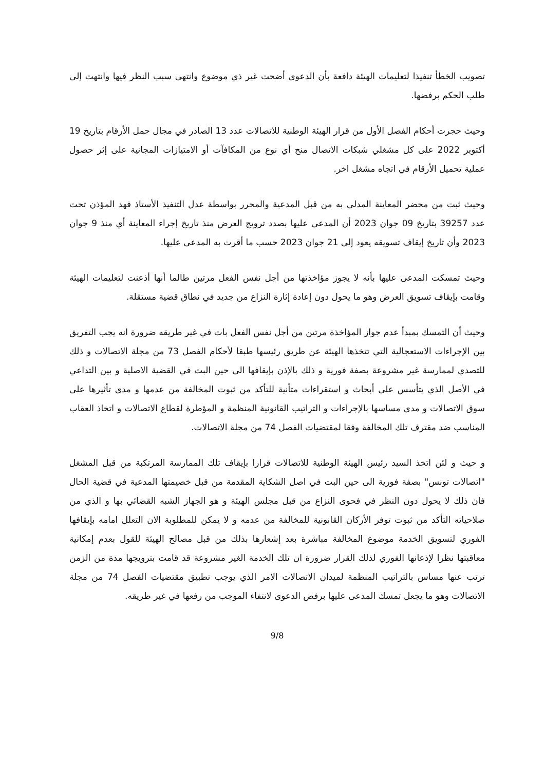تصويب الخطأ تنفيذا لتعليمات الهيئة دافعة بأن الدعوى أضحت غير ذي موضوع وانتهى سبب النظر فيها وانتهت إلى طلب الحكم برفضها.
وحيث حجرت أحكام الفصل الأول من قرار الهيئة الوطنية للاتصالات عدد 13 الصادر في مجال حمل الأرقام بتاريخ 19 أكتوبر 2022 على كل مشغلي شبكات الاتصال منح أي نوع من المكافآت أو الامتيازات المجانية على إثر حصول عملية تحميل الأرقام في اتجاه مشغل اخر.
وحيث ثبت من محضر المعاينة المدلى به من قبل المدعية والمحرر بواسطة عدل التنفيذ الأستاذ فهد المؤذن تحت عدد 39257 بتاريخ 09 جوان 2023 أن المدعى عليها بصدد ترويج العرض منذ تاريخ إجراء المعاينة أي منذ 9 جوان 2023 وأن تاريخ إيقاف تسويقه يعود إلى 21 جوان 2023 حسب ما أقرت به المدعى عليها.
وحيث تمسكت المدعى عليها بأنه لا يجوز مؤاخذتها من أجل نفس الفعل مرتين طالما أنها أذعنت لتعليمات الهيئة وقامت بإيقاف تسويق العرض وهو ما يحول دون إعادة إثارة النزاع من جديد في نطاق قضية مستقلة.
وحيث أن التمسك بمبدأ عدم جواز المؤاخذة مرتين من أجل نفس الفعل بات في غير طريقه ضرورة انه يجب التفريق بين الإجراءات الاستعجالية التي تتخذها الهيئة عن طريق رئيسها طبقا لأحكام الفصل 73 من مجلة الاتصالات و ذلك للتصدي لممارسة غير مشروعة بصفة فورية و ذلك بالإذن بإيقافها الى حين البت في القضية الاصلية و بين التداعي في الأصل الذي يتأسس على أبحاث و استقراءات متأنية للتأكد من ثبوت المخالفة من عدمها و مدى تأثيرها على سوق الاتصالات و مدى مساسها بالإجراءات و التراتيب القانونية المنظمة و المؤطرة لقطاع الاتصالات و اتخاذ العقاب المناسب ضد مقترف تلك المخالفة وفقا لمقتضيات الفصل 74 من مجلة الاتصالات.
و حيث و لئن اتخذ السيد رئيس الهيئة الوطنية للاتصالات قرارا بإيقاف تلك الممارسة المرتكبة من قبل المشغل "اتصالات تونس" بصفة فورية الى حين البت في اصل الشكاية المقدمة من قبل خصيمتها المدعية في قضية الحال فان ذلك لا يحول دون النظر في فحوى النزاع من قبل مجلس الهيئة و هو الجهاز الشبه القضائي بها و الذي من صلاحياته التأكد من ثبوت توفر الأركان القانونية للمخالفة من عدمه و لا يمكن للمطلوبة الان التعلل امامه بإيقافها الفوري لتسويق الخدمة موضوع المخالفة مباشرة بعد إشعارها بذلك من قبل مصالح الهيئة للقول بعدم إمكانية معاقبتها نظرا لإذعانها الفوري لذلك القرار ضرورة ان تلك الخدمة الغير مشروعة قد قامت بترويجها مدة من الزمن ترتب عنها مساس بالتراتيب المنظمة لميدان الاتصالات الامر الذي يوجب تطبيق مقتضيات الفصل 74 من مجلة الاتصالات وهو ما يجعل تمسك المدعى عليها برفض الدعوى لانتفاء الموجب من رفعها في غير طريقه.
9/8